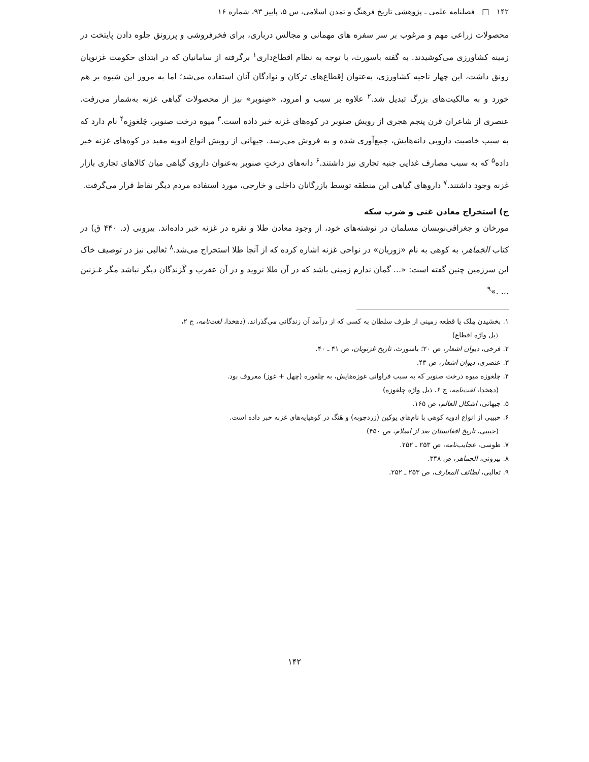۱۴۲ □ فصلنامه علمی ـ پژوهشی تاریخ فرهنگ و تمدن اسلامی، س ۵، پاییز ۹۳، شماره ۱۶
محصولات زراعی مهم و مرغوب بر سر سفره های مهمانی و مجالس درباری، برای فخرفروشی و پررونق جلوه دادن پایتخت در زمینه کشاورزی می‌کوشیدند. به گفته باسورث، با توجه به نظام اقطاع‌داری<sup>۱</sup> برگرفته از سامانیان که در ابتدای حکومت غزنویان رونق داشت، این چهار ناحیه کشاورزی، به‌عنوان اِقطاع‌های ترکان و نوادگان آنان استفاده می‌شد؛ اما به مرور این شیوه بر هم خورد و به مالکیت‌های بزرگ تبدیل شد.<sup>۲</sup> علاوه بر سیب و امرود، «صِنوبر» نیز از محصولات گیاهی غزنه به‌شمار می‌رفت. عنصری از شاعران قرن پنجم هجری از رویش صنوبر در کوه‌های غزنه خبر داده است.<sup>۳</sup> میوه درخت صنوبر، چَلغوزِه<sup>۴</sup> نام دارد که به سبب خاصیت دارویی دانه‌هایش، جمع‌آوری شده و به فروش می‌رسد. جیهانی از رویش انواع ادویه مفید در کوه‌های غزنه خبر داده<sup>۵</sup> که به سبب مصارف غذایی جنبه تجاری نیز داشتند.<sup>۶</sup> دانه‌های درختِ صنوبر به‌عنوان داروی گیاهی میان کالاهای تجاری بازار غزنه وجود داشتند.<sup>۷</sup> داروهای گیاهی این منطقه توسط بازرگانان داخلی و خارجی، مورد استفاده مردم دیگر نقاط قرار می‌گرفت.
ج) استخراج معادن غنی و ضرب سکه
مورخان و جغرافی‌نویسان مسلمان در نوشته‌های خود، از وجود معادن طلا و نقره در غزنه خبر داده‌اند. بیرونی (د. ۴۴۰ ق) در کتاب الجَماهر، به کوهی به نام «زوریان» در نواحی غزنه اشاره کرده که از آنجا طلا استخراج می‌شد.<sup>۸</sup> ثعالبی نیز در توصیف خاک این سرزمین چنین گفته است: «... گمان ندارم زمینی باشد که در آن طلا نروید و در آن عقرب و گَزندگان دیگر نباشد مگر غـزنین ... .»<sup>۹</sup>
۱. بخشیدن مِلک یا قطعه زمینی از طرف سلطان به کسی که از درآمد آن زندگانی می‌گذراند. (دهخدا، لغت‌نامه، ج ۲،
ذیل واژه اقطاع)
۲. فرخی، دیوان اشعار، ص ۲۰؛ باسورث، تاریخ غزنویان، ص ۴۱ ـ ۴۰.
۳. عنصری، دیوان اشعار، ص ۴۳.
۴. چلغوزه میوه درخت صنوبر که به سبب فراوانی غوزه‌هایش، به چلغوزه (چهل + غوز) معروف بود.
(دهخدا، لغت‌نامه، ج ۶، ذیل واژه چلغوزه)
۵. جیهانی، اشکال العالم، ص ۱۶۵.
۶. حبیبی از انواع ادویه کوهی با نام‌های یوکین (زردچوبه) و هَنگ در کوهپایه‌های غزنه خبر داده است.
(حبیبی، تاریخ افغانستان بعد از اسلام، ص ۴۵۰)
۷. طوسی، عجایب‌نامه، ص ۲۵۳ ـ ۲۵۲.
۸. بیرونی، الجماهر، ص ۳۴۸.
۹. ثعالبی، لطائف المعارف، ص ۲۵۳ ـ ۲۵۲.
۱۴۲